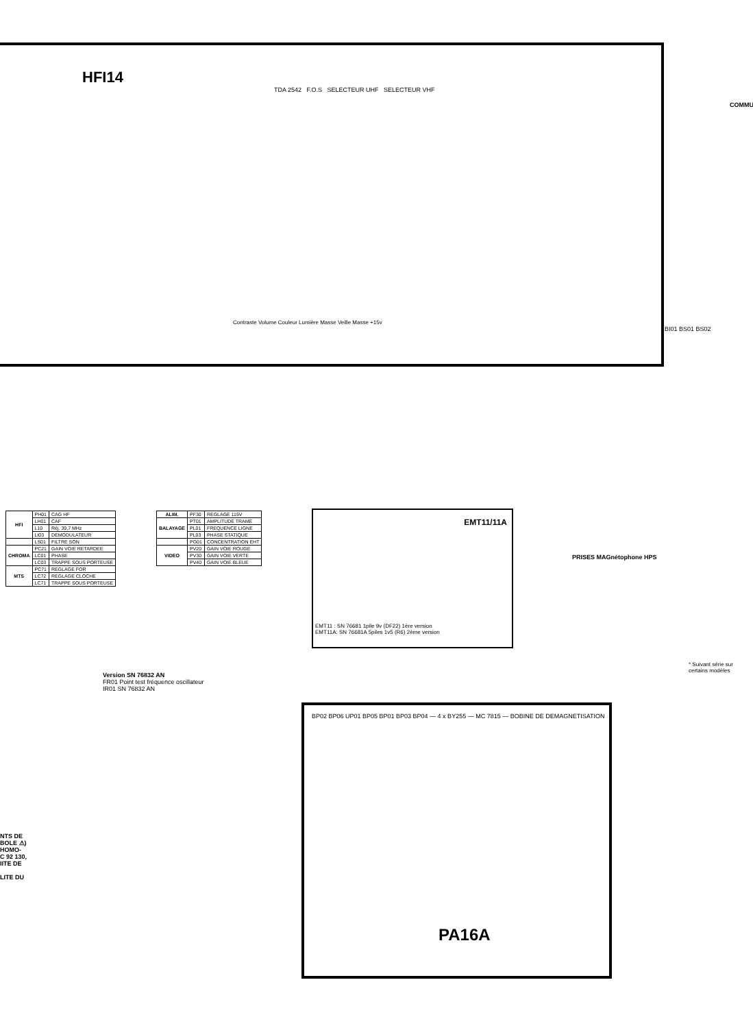HFI14
TDA 2542 F.O.S SELECTEUR UHF SELECTEUR VHF
Contraste Volume Couleur Lumière Masse Veille Masse +15v
BI01 BS01 BS02
| HFI | PH01 | CAG HF |
| | LH01 | CAF |
| | L10 | Réj. 39,7 MHz |
| | LI03 | DEMODULATEUR |
| | LS01 | FILTRE SON |
| CHROMA | PC21 | GAIN VOIE RETARDEE |
| | LC01 | PHASE |
| | LC03 | TRAPPE SOUS PORTEUSE |
| MTS | PC71 | REGLAGE FOR |
| | LC72 | REGLAGE CLOCHE |
| | LC71 | TRAPPE SOUS PORTEUSE |
| ALIM. | PF30 | REGLAGE 115V |
| BALAYAGE | PT01 | AMPLITUDE TRAME |
| | PL01 | FREQUENCE LIGNE |
| | PL03 | PHASE STATIQUE |
| | PG01 | CONCENTRATION EHT |
| VIDEO | PV20 | GAIN VOIE ROUGE |
| | PV30 | GAIN VOIE VERTE |
| | PV40 | GAIN VOIE BLEUE |
EMT11/11A
EMT11 : SN 76681 1pile 9v (DF22) 1ère version
EMT11A: SN 76681A 5piles 1v5 (R6) 2ème version
Version SN 76832 AN
FR01 Point test fréquence oscillateur
IR01 SN 76832 AN
PRISES MAGnétophone HPS
* Suivant série sur certains modèles
PA16A
BP02 BP06 UP01 BP05 BP01 BP03 BP04 — 4 x BY255 — MC 7815 — BOBINE DE DEMAGNETISATION
NTS DE
BOLE ⚠)
HOMO-
C 92 130,
IITE DE
LITE DU
COMMU